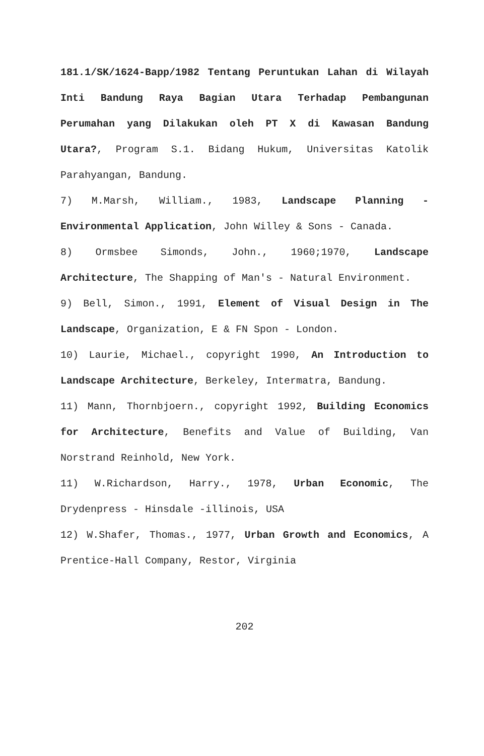181.1/SK/1624-Bapp/1982 Tentang Peruntukan Lahan di Wilayah Inti Bandung Raya Bagian Utara Terhadap Pembangunan Perumahan yang Dilakukan oleh PT X di Kawasan Bandung Utara?, Program S.1. Bidang Hukum, Universitas Katolik Parahyangan, Bandung.
7) M.Marsh, William., 1983, Landscape Planning - Environmental Application, John Willey & Sons - Canada.
8) Ormsbee Simonds, John., 1960;1970, Landscape Architecture, The Shapping of Man's - Natural Environment.
9) Bell, Simon., 1991, Element of Visual Design in The Landscape, Organization, E & FN Spon - London.
10) Laurie, Michael., copyright 1990, An Introduction to Landscape Architecture, Berkeley, Intermatra, Bandung.
11) Mann, Thornbjoern., copyright 1992, Building Economics for Architecture, Benefits and Value of Building, Van Norstrand Reinhold, New York.
11) W.Richardson, Harry., 1978, Urban Economic, The Drydenpress - Hinsdale -illinois, USA
12) W.Shafer, Thomas., 1977, Urban Growth and Economics, A Prentice-Hall Company, Restor, Virginia
202